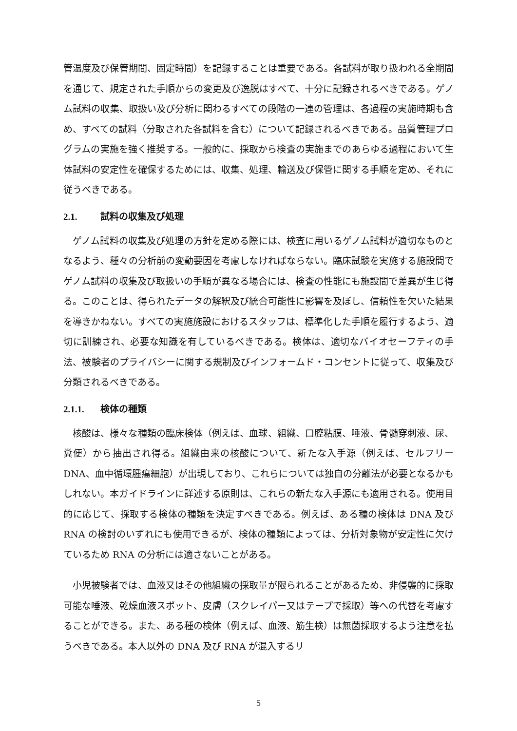管温度及び保管期間、固定時間）を記録することは重要である。各試料が取り扱われる全期間を通じて、規定された手順からの変更及び逸脱はすべて、十分に記録されるべきである。ゲノム試料の収集、取扱い及び分析に関わるすべての段階の一連の管理は、各過程の実施時期も含め、すべての試料（分取された各試料を含む）について記録されるべきである。品質管理プログラムの実施を強く推奨する。一般的に、採取から検査の実施までのあらゆる過程において生体試料の安定性を確保するためには、収集、処理、輸送及び保管に関する手順を定め、それに従うべきである。
2.1. 試料の収集及び処理
ゲノム試料の収集及び処理の方針を定める際には、検査に用いるゲノム試料が適切なものとなるよう、種々の分析前の変動要因を考慮しなければならない。臨床試験を実施する施設間でゲノム試料の収集及び取扱いの手順が異なる場合には、検査の性能にも施設間で差異が生じ得る。このことは、得られたデータの解釈及び統合可能性に影響を及ぼし、信頼性を欠いた結果を導きかねない。すべての実施施設におけるスタッフは、標準化した手順を履行するよう、適切に訓練され、必要な知識を有しているべきである。検体は、適切なバイオセーフティの手法、被験者のプライバシーに関する規制及びインフォームド・コンセントに従って、収集及び分類されるべきである。
2.1.1. 検体の種類
核酸は、様々な種類の臨床検体（例えば、血球、組織、口腔粘膜、唾液、骨髄穿刺液、尿、糞便）から抽出され得る。組織由来の核酸について、新たな入手源（例えば、セルフリーDNA、血中循環腫瘍細胞）が出現しており、これらについては独自の分離法が必要となるかもしれない。本ガイドラインに詳述する原則は、これらの新たな入手源にも適用される。使用目的に応じて、採取する検体の種類を決定すべきである。例えば、ある種の検体は DNA 及び RNA の検討のいずれにも使用できるが、検体の種類によっては、分析対象物が安定性に欠けているため RNA の分析には適さないことがある。
小児被験者では、血液又はその他組織の採取量が限られることがあるため、非侵襲的に採取可能な唾液、乾燥血液スポット、皮膚（スクレイパー又はテープで採取）等への代替を考慮することができる。また、ある種の検体（例えば、血液、筋生検）は無菌採取するよう注意を払うべきである。本人以外の DNA 及び RNA が混入するリ
5